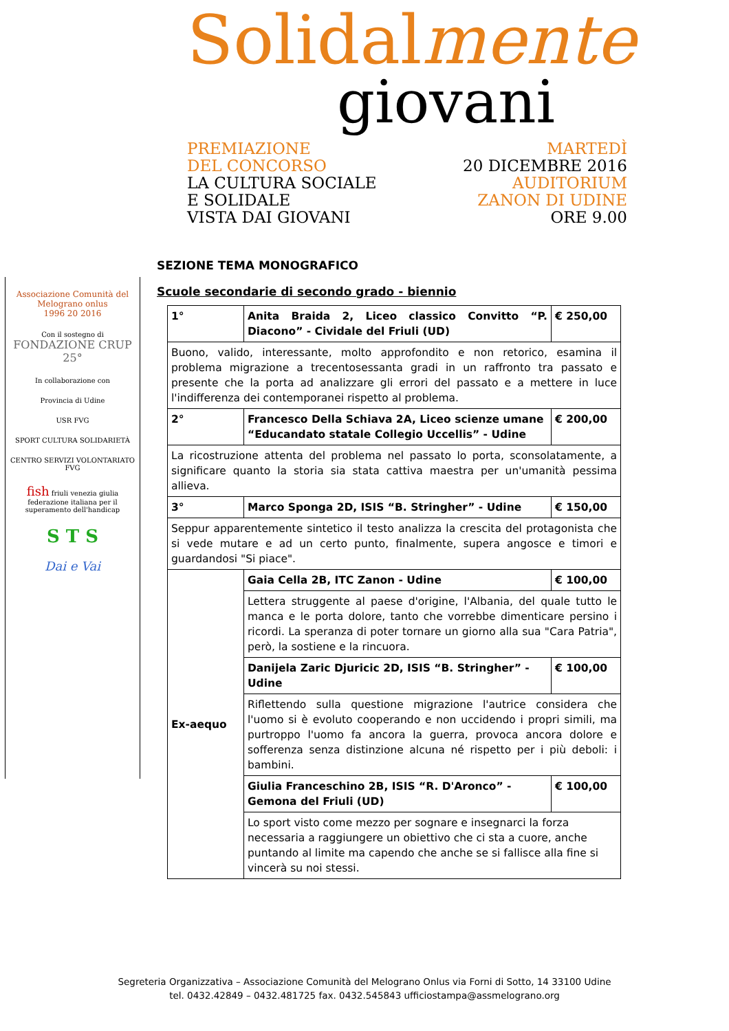Solidalmente
giovani
PREMIAZIONE
DEL CONCORSO
LA CULTURA SOCIALE
E SOLIDALE
VISTA DAI GIOVANI
MARTEDÌ
20 DICEMBRE 2016
AUDITORIUM
ZANON DI UDINE
ORE 9.00
Associazione Comunità del Melograno onlus
1996 20 2016
Con il sostegno di
FONDAZIONE CRUP 25°
In collaborazione con
Provincia di Udine
USR FVG
SPORT CULTURA SOLIDARIETÀ
CENTRO SERVIZI VOLONTARIATO FVG
fish friuli venezia giulia
federazione italiana per il superamento dell'handicap
S T S
Dai e Vai
SEZIONE TEMA MONOGRAFICO
Scuole secondarie di secondo grado - biennio
| 1° | Anita Braida 2, Liceo classico Convitto “P. Diacono” - Cividale del Friuli (UD) | € 250,00 |
| Buono, valido, interessante, molto approfondito e non retorico, esamina il problema migrazione a trecentosessanta gradi in un raffronto tra passato e presente che la porta ad analizzare gli errori del passato e a mettere in luce l'indifferenza dei contemporanei rispetto al problema. | | |
| 2° | Francesco Della Schiava 2A, Liceo scienze umane “Educandato statale Collegio Uccellis” - Udine | € 200,00 |
| La ricostruzione attenta del problema nel passato lo porta, sconsolatamente, a significare quanto la storia sia stata cattiva maestra per un'umanità pessima allieva. | | |
| 3° | Marco Sponga 2D, ISIS “B. Stringher” - Udine | € 150,00 |
| Seppur apparentemente sintetico il testo analizza la crescita del protagonista che si vede mutare e ad un certo punto, finalmente, supera angosce e timori e guardandosi "Si piace". | | |
| Ex-aequo | Gaia Cella 2B, ITC Zanon - Udine | € 100,00 |
| | Lettera struggente al paese d'origine, l'Albania, del quale tutto le manca e le porta dolore, tanto che vorrebbe dimenticare persino i ricordi. La speranza di poter tornare un giorno alla sua "Cara Patria", però, la sostiene e la rincuora. | |
| | Danijela Zaric Djuricic 2D, ISIS “B. Stringher” - Udine | € 100,00 |
| | Riflettendo sulla questione migrazione l'autrice considera che l'uomo si è evoluto cooperando e non uccidendo i propri simili, ma purtroppo l'uomo fa ancora la guerra, provoca ancora dolore e sofferenza senza distinzione alcuna né rispetto per i più deboli: i bambini. | |
| | Giulia Franceschino 2B, ISIS “R. D'Aronco” - Gemona del Friuli (UD) | € 100,00 |
| | Lo sport visto come mezzo per sognare e insegnarci la forza necessaria a raggiungere un obiettivo che ci sta a cuore, anche puntando al limite ma capendo che anche se si fallisce alla fine si vincerà su noi stessi. | |
Segreteria Organizzativa – Associazione Comunità del Melograno Onlus via Forni di Sotto, 14 33100 Udine
tel. 0432.42849 – 0432.481725 fax. 0432.545843 ufficiostampa@assmelograno.org